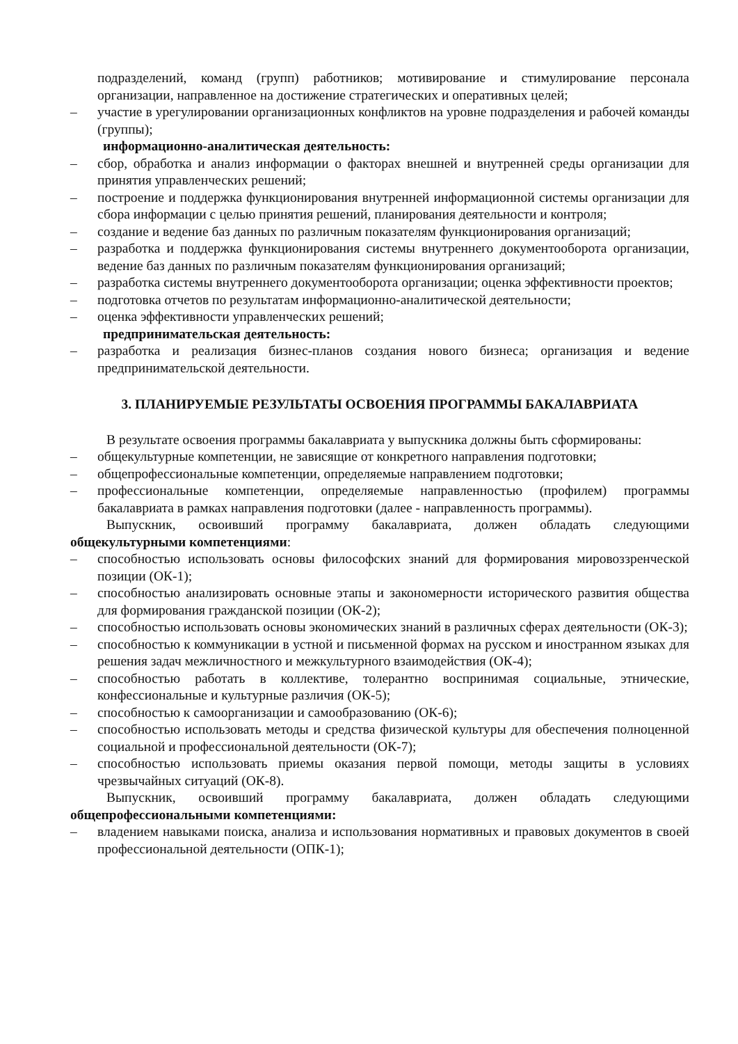подразделений, команд (групп) работников; мотивирование и стимулирование персонала организации, направленное на достижение стратегических и оперативных целей;
– участие в урегулировании организационных конфликтов на уровне подразделения и рабочей команды (группы);
информационно-аналитическая деятельность:
– сбор, обработка и анализ информации о факторах внешней и внутренней среды организации для принятия управленческих решений;
– построение и поддержка функционирования внутренней информационной системы организации для сбора информации с целью принятия решений, планирования деятельности и контроля;
– создание и ведение баз данных по различным показателям функционирования организаций;
– разработка и поддержка функционирования системы внутреннего документооборота организации, ведение баз данных по различным показателям функционирования организаций;
– разработка системы внутреннего документооборота организации; оценка эффективности проектов;
– подготовка отчетов по результатам информационно-аналитической деятельности;
– оценка эффективности управленческих решений;
предпринимательская деятельность:
– разработка и реализация бизнес-планов создания нового бизнеса; организация и ведение предпринимательской деятельности.
3. ПЛАНИРУЕМЫЕ РЕЗУЛЬТАТЫ ОСВОЕНИЯ ПРОГРАММЫ БАКАЛАВРИАТА
В результате освоения программы бакалавриата у выпускника должны быть сформированы:
– общекультурные компетенции, не зависящие от конкретного направления подготовки;
– общепрофессиональные компетенции, определяемые направлением подготовки;
– профессиональные компетенции, определяемые направленностью (профилем) программы бакалавриата в рамках направления подготовки (далее - направленность программы).
Выпускник, освоивший программу бакалавриата, должен обладать следующими общекультурными компетенциями:
– способностью использовать основы философских знаний для формирования мировоззренческой позиции (ОК-1);
– способностью анализировать основные этапы и закономерности исторического развития общества для формирования гражданской позиции (ОК-2);
– способностью использовать основы экономических знаний в различных сферах деятельности (ОК-3);
– способностью к коммуникации в устной и письменной формах на русском и иностранном языках для решения задач межличностного и межкультурного взаимодействия (ОК-4);
– способностью работать в коллективе, толерантно воспринимая социальные, этнические, конфессиональные и культурные различия (ОК-5);
– способностью к самоорганизации и самообразованию (ОК-6);
– способностью использовать методы и средства физической культуры для обеспечения полноценной социальной и профессиональной деятельности (ОК-7);
– способностью использовать приемы оказания первой помощи, методы защиты в условиях чрезвычайных ситуаций (ОК-8).
Выпускник, освоивший программу бакалавриата, должен обладать следующими общепрофессиональными компетенциями:
– владением навыками поиска, анализа и использования нормативных и правовых документов в своей профессиональной деятельности (ОПК-1);